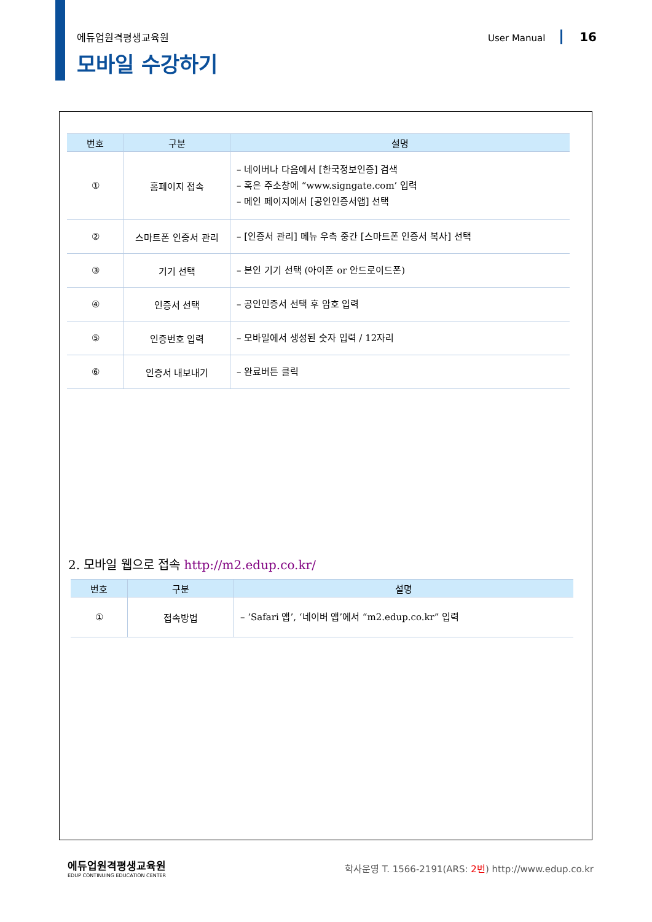에듀업원격평생교육원 User Manual 16
모바일 수강하기
| 번호 | 구분 | 설명 |
| --- | --- | --- |
| ① | 홈페이지 접속 | – 네이버나 다음에서 [한국정보인증] 검색 – 혹은 주소창에 “www.signgate.com’ 입력 – 메인 페이지에서 [공인인증서앱] 선택 |
| ② | 스마트폰 인증서 관리 | – [인증서 관리] 메뉴 우측 중간 [스마트폰 인증서 복사] 선택 |
| ③ | 기기 선택 | – 본인 기기 선택 (아이폰 or 안드로이드폰) |
| ④ | 인증서 선택 | – 공인인증서 선택 후 암호 입력 |
| ⑤ | 인증번호 입력 | – 모바일에서 생성된 숫자 입력 / 12자리 |
| ⑥ | 인증서 내보내기 | – 완료버튼 클릭 |
2. 모바일 웹으로 접속 http://m2.edup.co.kr/
| 번호 | 구분 | 설명 |
| --- | --- | --- |
| ① | 접속방법 | – ‘Safari 앱’, ‘네이버 앱’에서 “m2.edup.co.kr” 입력 |
에듀업원격평생교육원
EDUP CONTINUING EDUCATION CENTER
학사운영 T. 1566-2191(ARS: 2번) http://www.edup.co.kr